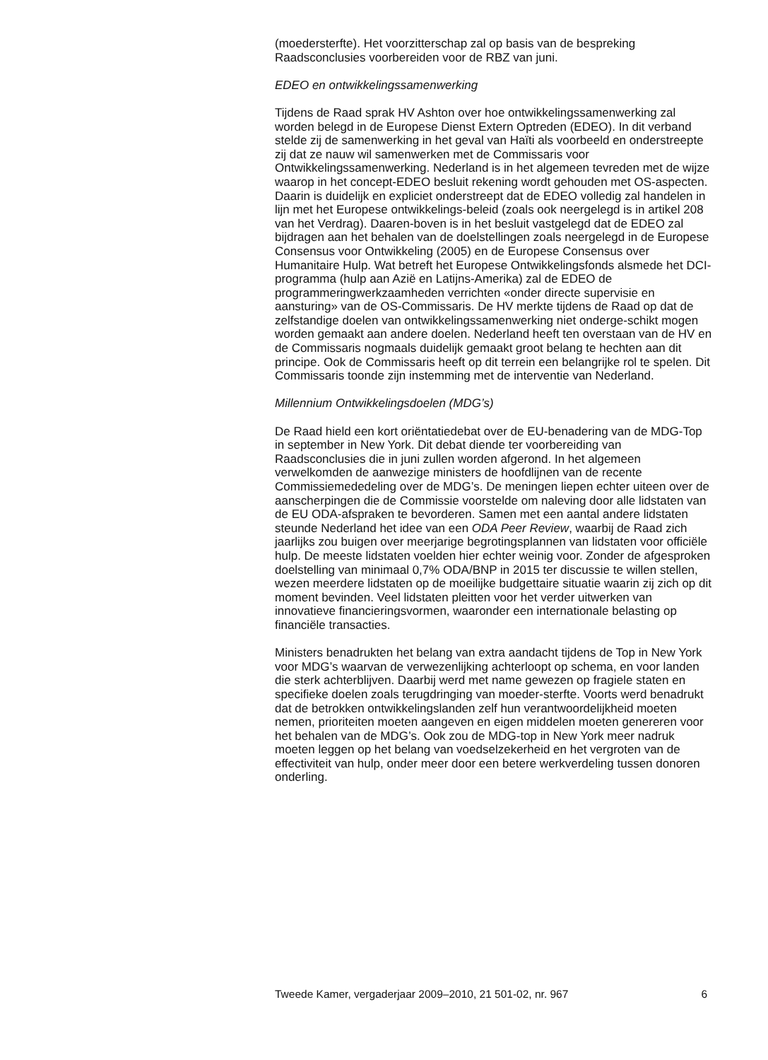(moedersterfte). Het voorzitterschap zal op basis van de bespreking Raadsconclusies voorbereiden voor de RBZ van juni.
EDEO en ontwikkelingssamenwerking
Tijdens de Raad sprak HV Ashton over hoe ontwikkelingssamenwerking zal worden belegd in de Europese Dienst Extern Optreden (EDEO). In dit verband stelde zij de samenwerking in het geval van Haïti als voorbeeld en onderstreepte zij dat ze nauw wil samenwerken met de Commissaris voor Ontwikkelingssamenwerking. Nederland is in het algemeen tevreden met de wijze waarop in het concept-EDEO besluit rekening wordt gehouden met OS-aspecten. Daarin is duidelijk en expliciet onderstreept dat de EDEO volledig zal handelen in lijn met het Europese ontwikkelings-beleid (zoals ook neergelegd is in artikel 208 van het Verdrag). Daaren-boven is in het besluit vastgelegd dat de EDEO zal bijdragen aan het behalen van de doelstellingen zoals neergelegd in de Europese Consensus voor Ontwikkeling (2005) en de Europese Consensus over Humanitaire Hulp. Wat betreft het Europese Ontwikkelingsfonds alsmede het DCI-programma (hulp aan Azië en Latijns-Amerika) zal de EDEO de programmeringwerkzaamheden verrichten «onder directe supervisie en aansturing» van de OS-Commissaris. De HV merkte tijdens de Raad op dat de zelfstandige doelen van ontwikkelingssamenwerking niet onderge-schikt mogen worden gemaakt aan andere doelen. Nederland heeft ten overstaan van de HV en de Commissaris nogmaals duidelijk gemaakt groot belang te hechten aan dit principe. Ook de Commissaris heeft op dit terrein een belangrijke rol te spelen. Dit Commissaris toonde zijn instemming met de interventie van Nederland.
Millennium Ontwikkelingsdoelen (MDG’s)
De Raad hield een kort oriëntatiedebat over de EU-benadering van de MDG-Top in september in New York. Dit debat diende ter voorbereiding van Raadsconclusies die in juni zullen worden afgerond. In het algemeen verwelkomden de aanwezige ministers de hoofdlijnen van de recente Commissiemededeling over de MDG’s. De meningen liepen echter uiteen over de aanscherpingen die de Commissie voorstelde om naleving door alle lidstaten van de EU ODA-afspraken te bevorderen. Samen met een aantal andere lidstaten steunde Nederland het idee van een ODA Peer Review, waarbij de Raad zich jaarlijks zou buigen over meerjarige begrotingsplannen van lidstaten voor officiële hulp. De meeste lidstaten voelden hier echter weinig voor. Zonder de afgesproken doelstelling van minimaal 0,7% ODA/BNP in 2015 ter discussie te willen stellen, wezen meerdere lidstaten op de moeilijke budgettaire situatie waarin zij zich op dit moment bevinden. Veel lidstaten pleitten voor het verder uitwerken van innovatieve financieringsvormen, waaronder een internationale belasting op financiële transacties.
Ministers benadrukten het belang van extra aandacht tijdens de Top in New York voor MDG’s waarvan de verwezenlijking achterloopt op schema, en voor landen die sterk achterblijven. Daarbij werd met name gewezen op fragiele staten en specifieke doelen zoals terugdringing van moeder-sterfte. Voorts werd benadrukt dat de betrokken ontwikkelingslanden zelf hun verantwoordelijkheid moeten nemen, prioriteiten moeten aangeven en eigen middelen moeten genereren voor het behalen van de MDG’s. Ook zou de MDG-top in New York meer nadruk moeten leggen op het belang van voedselzekerheid en het vergroten van de effectiviteit van hulp, onder meer door een betere werkverdeling tussen donoren onderling.
Tweede Kamer, vergaderjaar 2009–2010, 21 501-02, nr. 967 6